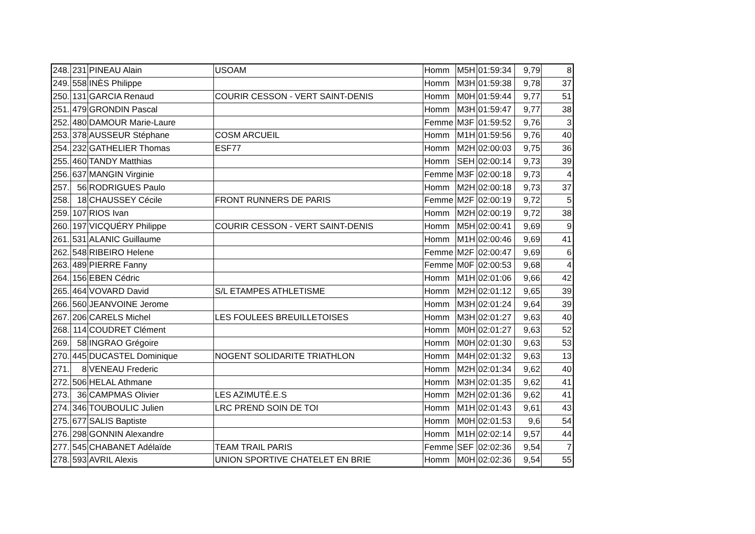| 248. | 231 | PINEAU Alain | USOAM | Homm | M5H | 01:59:34 | 9,79 | 8 |
| 249. | 558 | INÈS Philippe | | Homm | M3H | 01:59:38 | 9,78 | 37 |
| 250. | 131 | GARCIA Renaud | COURIR CESSON - VERT SAINT-DENIS | Homm | M0H | 01:59:44 | 9,77 | 51 |
| 251. | 479 | GRONDIN Pascal | | Homm | M3H | 01:59:47 | 9,77 | 38 |
| 252. | 480 | DAMOUR Marie-Laure | | Femme | M3F | 01:59:52 | 9,76 | 3 |
| 253. | 378 | AUSSEUR Stéphane | COSM ARCUEIL | Homm | M1H | 01:59:56 | 9,76 | 40 |
| 254. | 232 | GATHELIER Thomas | ESF77 | Homm | M2H | 02:00:03 | 9,75 | 36 |
| 255. | 460 | TANDY Matthias | | Homm | SEH | 02:00:14 | 9,73 | 39 |
| 256. | 637 | MANGIN Virginie | | Femme | M3F | 02:00:18 | 9,73 | 4 |
| 257. | 56 | RODRIGUES Paulo | | Homm | M2H | 02:00:18 | 9,73 | 37 |
| 258. | 18 | CHAUSSEY Cécile | FRONT RUNNERS DE PARIS | Femme | M2F | 02:00:19 | 9,72 | 5 |
| 259. | 107 | RIOS Ivan | | Homm | M2H | 02:00:19 | 9,72 | 38 |
| 260. | 197 | VICQUÉRY Philippe | COURIR CESSON - VERT SAINT-DENIS | Homm | M5H | 02:00:41 | 9,69 | 9 |
| 261. | 531 | ALANIC Guillaume | | Homm | M1H | 02:00:46 | 9,69 | 41 |
| 262. | 548 | RIBEIRO Helene | | Femme | M2F | 02:00:47 | 9,69 | 6 |
| 263. | 489 | PIERRE Fanny | | Femme | M0F | 02:00:53 | 9,68 | 4 |
| 264. | 156 | EBEN Cédric | | Homm | M1H | 02:01:06 | 9,66 | 42 |
| 265. | 464 | VOVARD David | S/L ETAMPES ATHLETISME | Homm | M2H | 02:01:12 | 9,65 | 39 |
| 266. | 560 | JEANVOINE Jerome | | Homm | M3H | 02:01:24 | 9,64 | 39 |
| 267. | 206 | CARELS Michel | LES FOULEES BREUILLETOISES | Homm | M3H | 02:01:27 | 9,63 | 40 |
| 268. | 114 | COUDRET Clément | | Homm | M0H | 02:01:27 | 9,63 | 52 |
| 269. | 58 | INGRAO Grégoire | | Homm | M0H | 02:01:30 | 9,63 | 53 |
| 270. | 445 | DUCASTEL Dominique | NOGENT SOLIDARITE TRIATHLON | Homm | M4H | 02:01:32 | 9,63 | 13 |
| 271. | 8 | VENEAU Frederic | | Homm | M2H | 02:01:34 | 9,62 | 40 |
| 272. | 506 | HELAL Athmane | | Homm | M3H | 02:01:35 | 9,62 | 41 |
| 273. | 36 | CAMPMAS Olivier | LES AZIMUTÉ.E.S | Homm | M2H | 02:01:36 | 9,62 | 41 |
| 274. | 346 | TOUBOULIC Julien | LRC PREND SOIN DE TOI | Homm | M1H | 02:01:43 | 9,61 | 43 |
| 275. | 677 | SALIS Baptiste | | Homm | M0H | 02:01:53 | 9,6 | 54 |
| 276. | 298 | GONNIN Alexandre | | Homm | M1H | 02:02:14 | 9,57 | 44 |
| 277. | 545 | CHABANET Adélaïde | TEAM TRAIL PARIS | Femme | SEF | 02:02:36 | 9,54 | 7 |
| 278. | 593 | AVRIL Alexis | UNION SPORTIVE CHATELET EN BRIE | Homm | M0H | 02:02:36 | 9,54 | 55 |